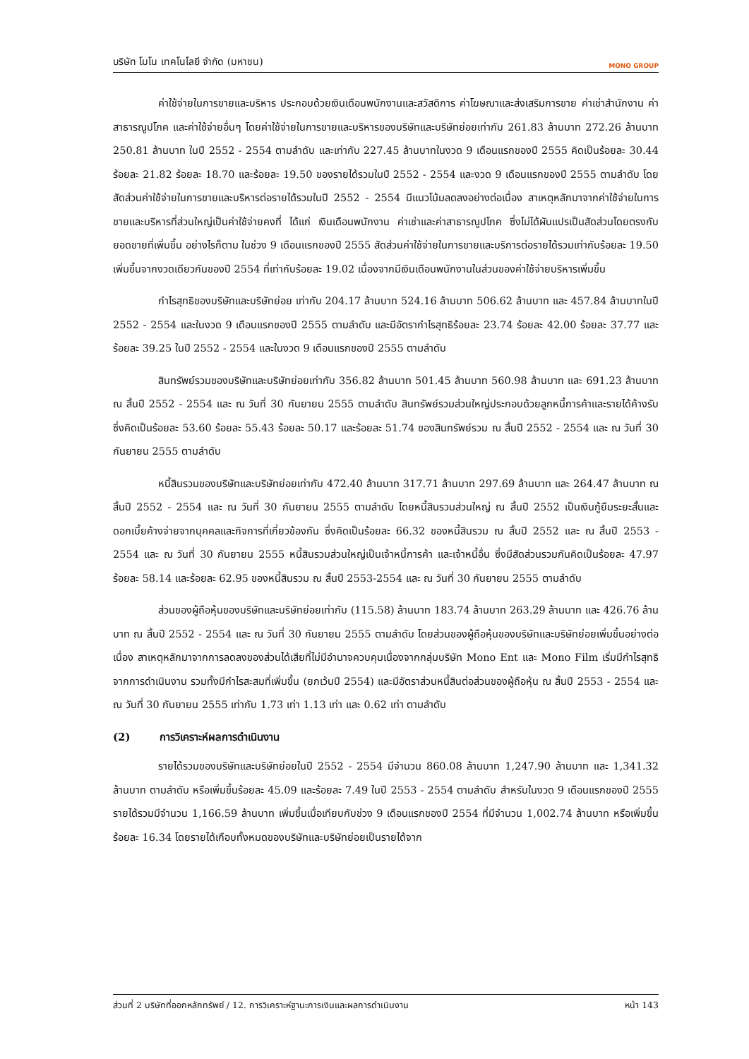บริษัท โมโน เทคโนโลยี จำกัด (มหาชน) MONO GROUP
ค่าใช้จ่ายในการขายและบริหาร ประกอบด้วยเงินเดือนพนักงานและสวัสดิการ ค่าโฆษณาและส่งเสริมการขาย ค่าเช่าสำนักงาน ค่าสาธารณูปโภค และค่าใช้จ่ายอื่นๆ โดยค่าใช้จ่ายในการขายและบริหารของบริษัทและบริษัทย่อยเท่ากับ 261.83 ล้านบาท 272.26 ล้านบาท 250.81 ล้านบาท ในปี 2552 - 2554 ตามลำดับ และเท่ากับ 227.45 ล้านบาทในงวด 9 เดือนแรกของปี 2555 คิดเป็นร้อยละ 30.44 ร้อยละ 21.82 ร้อยละ 18.70 และร้อยละ 19.50 ของรายได้รวมในปี 2552 - 2554 และงวด 9 เดือนแรกของปี 2555 ตามลำดับ โดยสัดส่วนค่าใช้จ่ายในการขายและบริหารต่อรายได้รวมในปี 2552 - 2554 มีแนวโน้มลดลงอย่างต่อเนื่อง สาเหตุหลักมาจากค่าใช้จ่ายในการขายและบริหารที่ส่วนใหญ่เป็นค่าใช้จ่ายคงที่ ได้แก่ เงินเดือนพนักงาน ค่าเช่าและค่าสาธารณูปโภค ซึ่งไม่ได้ผันแปรเป็นสัดส่วนโดยตรงกับยอดขายที่เพิ่มขึ้น อย่างไรก็ตาม ในช่วง 9 เดือนแรกของปี 2555 สัดส่วนค่าใช้จ่ายในการขายและบริการต่อรายได้รวมเท่ากับร้อยละ 19.50 เพิ่มขึ้นจากงวดเดียวกันของปี 2554 ที่เท่ากับร้อยละ 19.02 เนื่องจากมีเงินเดือนพนักงานในส่วนของค่าใช้จ่ายบริหารเพิ่มขึ้น
กำไรสุทธิของบริษัทและบริษัทย่อย เท่ากับ 204.17 ล้านบาท 524.16 ล้านบาท 506.62 ล้านบาท และ 457.84 ล้านบาทในปี 2552 - 2554 และในงวด 9 เดือนแรกของปี 2555 ตามลำดับ และมีอัตรากำไรสุทธิร้อยละ 23.74 ร้อยละ 42.00 ร้อยละ 37.77 และร้อยละ 39.25 ในปี 2552 - 2554 และในงวด 9 เดือนแรกของปี 2555 ตามลำดับ
สินทรัพย์รวมของบริษัทและบริษัทย่อยเท่ากับ 356.82 ล้านบาท 501.45 ล้านบาท 560.98 ล้านบาท และ 691.23 ล้านบาท ณ สิ้นปี 2552 - 2554 และ ณ วันที่ 30 กันยายน 2555 ตามลำดับ สินทรัพย์รวมส่วนใหญ่ประกอบด้วยลูกหนี้การค้าและรายได้ค้างรับ ซึ่งคิดเป็นร้อยละ 53.60 ร้อยละ 55.43 ร้อยละ 50.17 และร้อยละ 51.74 ของสินทรัพย์รวม ณ สิ้นปี 2552 - 2554 และ ณ วันที่ 30 กันยายน 2555 ตามลำดับ
หนี้สินรวมของบริษัทและบริษัทย่อยเท่ากับ 472.40 ล้านบาท 317.71 ล้านบาท 297.69 ล้านบาท และ 264.47 ล้านบาท ณ สิ้นปี 2552 - 2554 และ ณ วันที่ 30 กันยายน 2555 ตามลำดับ โดยหนี้สินรวมส่วนใหญ่ ณ สิ้นปี 2552 เป็นเงินกู้ยืมระยะสั้นและดอกเบี้ยค้างจ่ายจากบุคคลและกิจการที่เกี่ยวข้องกัน ซึ่งคิดเป็นร้อยละ 66.32 ของหนี้สินรวม ณ สิ้นปี 2552 และ ณ สิ้นปี 2553 - 2554 และ ณ วันที่ 30 กันยายน 2555 หนี้สินรวมส่วนใหญ่เป็นเจ้าหนี้การค้า และเจ้าหนี้อื่น ซึ่งมีสัดส่วนรวมกันคิดเป็นร้อยละ 47.97 ร้อยละ 58.14 และร้อยละ 62.95 ของหนี้สินรวม ณ สิ้นปี 2553-2554 และ ณ วันที่ 30 กันยายน 2555 ตามลำดับ
ส่วนของผู้ถือหุ้นของบริษัทและบริษัทย่อยเท่ากับ (115.58) ล้านบาท 183.74 ล้านบาท 263.29 ล้านบาท และ 426.76 ล้านบาท ณ สิ้นปี 2552 - 2554 และ ณ วันที่ 30 กันยายน 2555 ตามลำดับ โดยส่วนของผู้ถือหุ้นของบริษัทและบริษัทย่อยเพิ่มขึ้นอย่างต่อเนื่อง สาเหตุหลักมาจากการลดลงของส่วนได้เสียที่ไม่มีอำนาจควบคุมเนื่องจากกลุ่มบริษัท Mono Ent และ Mono Film เริ่มมีกำไรสุทธิจากการดำเนินงาน รวมทั้งมีกำไรสะสมที่เพิ่มขึ้น (ยกเว้นปี 2554) และมีอัตราส่วนหนี้สินต่อส่วนของผู้ถือหุ้น ณ สิ้นปี 2553 - 2554 และ ณ วันที่ 30 กันยายน 2555 เท่ากับ 1.73 เท่า 1.13 เท่า และ 0.62 เท่า ตามลำดับ
(2) การวิเคราะห์ผลการดำเนินงาน
รายได้รวมของบริษัทและบริษัทย่อยในปี 2552 - 2554 มีจำนวน 860.08 ล้านบาท 1,247.90 ล้านบาท และ 1,341.32 ล้านบาท ตามลำดับ หรือเพิ่มขึ้นร้อยละ 45.09 และร้อยละ 7.49 ในปี 2553 - 2554 ตามลำดับ สำหรับในงวด 9 เดือนแรกของปี 2555 รายได้รวมมีจำนวน 1,166.59 ล้านบาท เพิ่มขึ้นเมื่อเทียบกับช่วง 9 เดือนแรกของปี 2554 ที่มีจำนวน 1,002.74 ล้านบาท หรือเพิ่มขึ้นร้อยละ 16.34 โดยรายได้เกือบทั้งหมดของบริษัทและบริษัทย่อยเป็นรายได้จาก
ส่วนที่ 2 บริษัทที่ออกหลักทรัพย์ / 12. การวิเคราะห์ฐานะการเงินและผลการดำเนินงาน หน้า 143